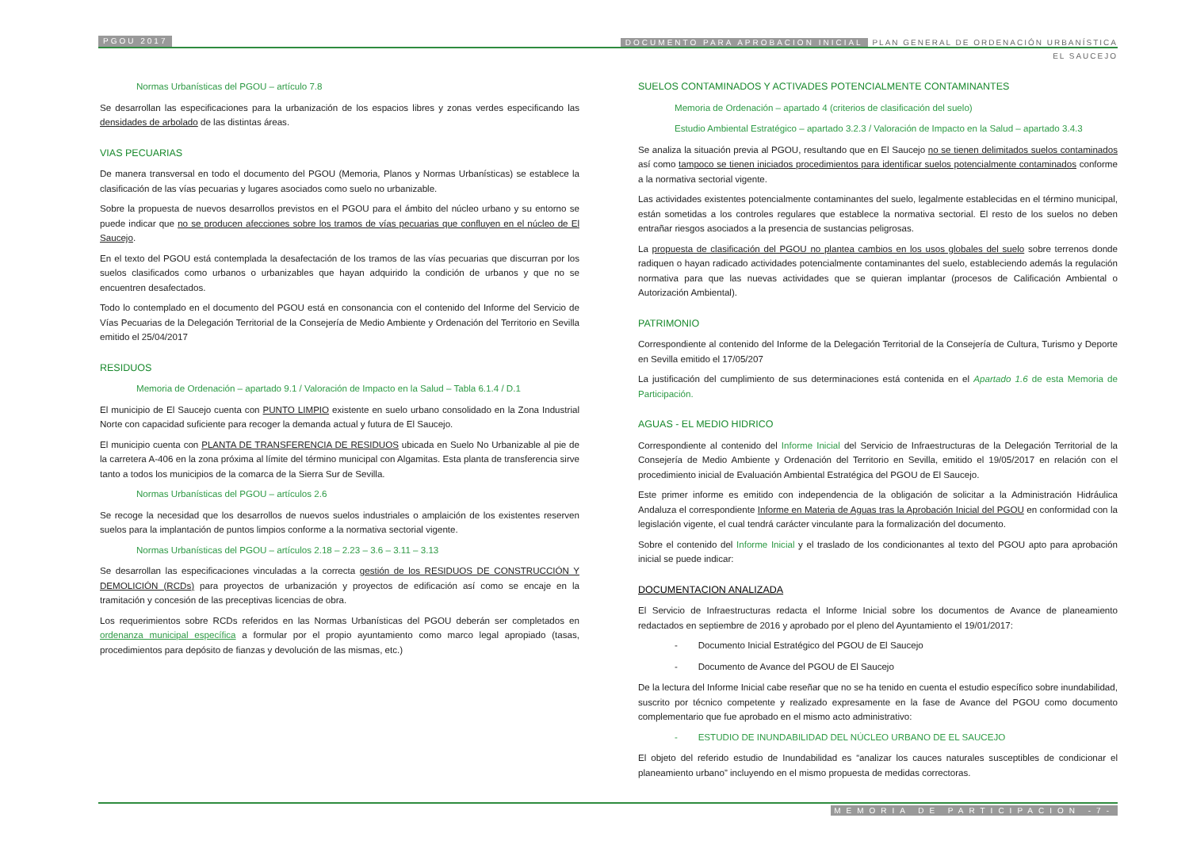PGOU 2017 DOCUMENTO PARA APROBACION INICIAL PLAN GENERAL DE ORDENACIÓN URBANÍSTICA
EL SAUCEJO
Normas Urbanísticas del PGOU – artículo 7.8
Se desarrollan las especificaciones para la urbanización de los espacios libres y zonas verdes especificando las densidades de arbolado de las distintas áreas.
VIAS PECUARIAS
De manera transversal en todo el documento del PGOU (Memoria, Planos y Normas Urbanísticas) se establece la clasificación de las vías pecuarias y lugares asociados como suelo no urbanizable.
Sobre la propuesta de nuevos desarrollos previstos en el PGOU para el ámbito del núcleo urbano y su entorno se puede indicar que no se producen afecciones sobre los tramos de vías pecuarias que confluyen en el núcleo de El Saucejo.
En el texto del PGOU está contemplada la desafectación de los tramos de las vías pecuarias que discurran por los suelos clasificados como urbanos o urbanizables que hayan adquirido la condición de urbanos y que no se encuentren desafectados.
Todo lo contemplado en el documento del PGOU está en consonancia con el contenido del Informe del Servicio de Vías Pecuarias de la Delegación Territorial de la Consejería de Medio Ambiente y Ordenación del Territorio en Sevilla emitido el 25/04/2017
RESIDUOS
Memoria de Ordenación – apartado 9.1 / Valoración de Impacto en la Salud – Tabla 6.1.4 / D.1
El municipio de El Saucejo cuenta con PUNTO LIMPIO existente en suelo urbano consolidado en la Zona Industrial Norte con capacidad suficiente para recoger la demanda actual y futura de El Saucejo.
El municipio cuenta con PLANTA DE TRANSFERENCIA DE RESIDUOS ubicada en Suelo No Urbanizable al pie de la carretera A-406 en la zona próxima al límite del término municipal con Algamitas. Esta planta de transferencia sirve tanto a todos los municipios de la comarca de la Sierra Sur de Sevilla.
Normas Urbanísticas del PGOU – artículos 2.6
Se recoge la necesidad que los desarrollos de nuevos suelos industriales o amplaición de los existentes reserven suelos para la implantación de puntos limpios conforme a la normativa sectorial vigente.
Normas Urbanísticas del PGOU – artículos 2.18 – 2.23 – 3.6 – 3.11 – 3.13
Se desarrollan las especificaciones vinculadas a la correcta gestión de los RESIDUOS DE CONSTRUCCIÓN Y DEMOLICIÓN (RCDs) para proyectos de urbanización y proyectos de edificación así como se encaje en la tramitación y concesión de las preceptivas licencias de obra.
Los requerimientos sobre RCDs referidos en las Normas Urbanísticas del PGOU deberán ser completados en ordenanza municipal específica a formular por el propio ayuntamiento como marco legal apropiado (tasas, procedimientos para depósito de fianzas y devolución de las mismas, etc.)
SUELOS CONTAMINADOS Y ACTIVADES POTENCIALMENTE CONTAMINANTES
Memoria de Ordenación – apartado 4 (criterios de clasificación del suelo)
Estudio Ambiental Estratégico – apartado 3.2.3 / Valoración de Impacto en la Salud – apartado 3.4.3
Se analiza la situación previa al PGOU, resultando que en El Saucejo no se tienen delimitados suelos contaminados así como tampoco se tienen iniciados procedimientos para identificar suelos potencialmente contaminados conforme a la normativa sectorial vigente.
Las actividades existentes potencialmente contaminantes del suelo, legalmente establecidas en el término municipal, están sometidas a los controles regulares que establece la normativa sectorial. El resto de los suelos no deben entrañar riesgos asociados a la presencia de sustancias peligrosas.
La propuesta de clasificación del PGOU no plantea cambios en los usos globales del suelo sobre terrenos donde radiquen o hayan radicado actividades potencialmente contaminantes del suelo, estableciendo además la regulación normativa para que las nuevas actividades que se quieran implantar (procesos de Calificación Ambiental o Autorización Ambiental).
PATRIMONIO
Correspondiente al contenido del Informe de la Delegación Territorial de la Consejería de Cultura, Turismo y Deporte en Sevilla emitido el 17/05/207
La justificación del cumplimiento de sus determinaciones está contenida en el Apartado 1.6 de esta Memoria de Participación.
AGUAS - EL MEDIO HIDRICO
Correspondiente al contenido del Informe Inicial del Servicio de Infraestructuras de la Delegación Territorial de la Consejería de Medio Ambiente y Ordenación del Territorio en Sevilla, emitido el 19/05/2017 en relación con el procedimiento inicial de Evaluación Ambiental Estratégica del PGOU de El Saucejo.
Este primer informe es emitido con independencia de la obligación de solicitar a la Administración Hidráulica Andaluza el correspondiente Informe en Materia de Aguas tras la Aprobación Inicial del PGOU en conformidad con la legislación vigente, el cual tendrá carácter vinculante para la formalización del documento.
Sobre el contenido del Informe Inicial y el traslado de los condicionantes al texto del PGOU apto para aprobación inicial se puede indicar:
DOCUMENTACION ANALIZADA
El Servicio de Infraestructuras redacta el Informe Inicial sobre los documentos de Avance de planeamiento redactados en septiembre de 2016 y aprobado por el pleno del Ayuntamiento el 19/01/2017:
- Documento Inicial Estratégico del PGOU de El Saucejo
- Documento de Avance del PGOU de El Saucejo
De la lectura del Informe Inicial cabe reseñar que no se ha tenido en cuenta el estudio específico sobre inundabilidad, suscrito por técnico competente y realizado expresamente en la fase de Avance del PGOU como documento complementario que fue aprobado en el mismo acto administrativo:
- ESTUDIO DE INUNDABILIDAD DEL NÚCLEO URBANO DE EL SAUCEJO
El objeto del referido estudio de Inundabilidad es “analizar los cauces naturales susceptibles de condicionar el planeamiento urbano” incluyendo en el mismo propuesta de medidas correctoras.
MEMORIA DE PARTICIPACION -7-